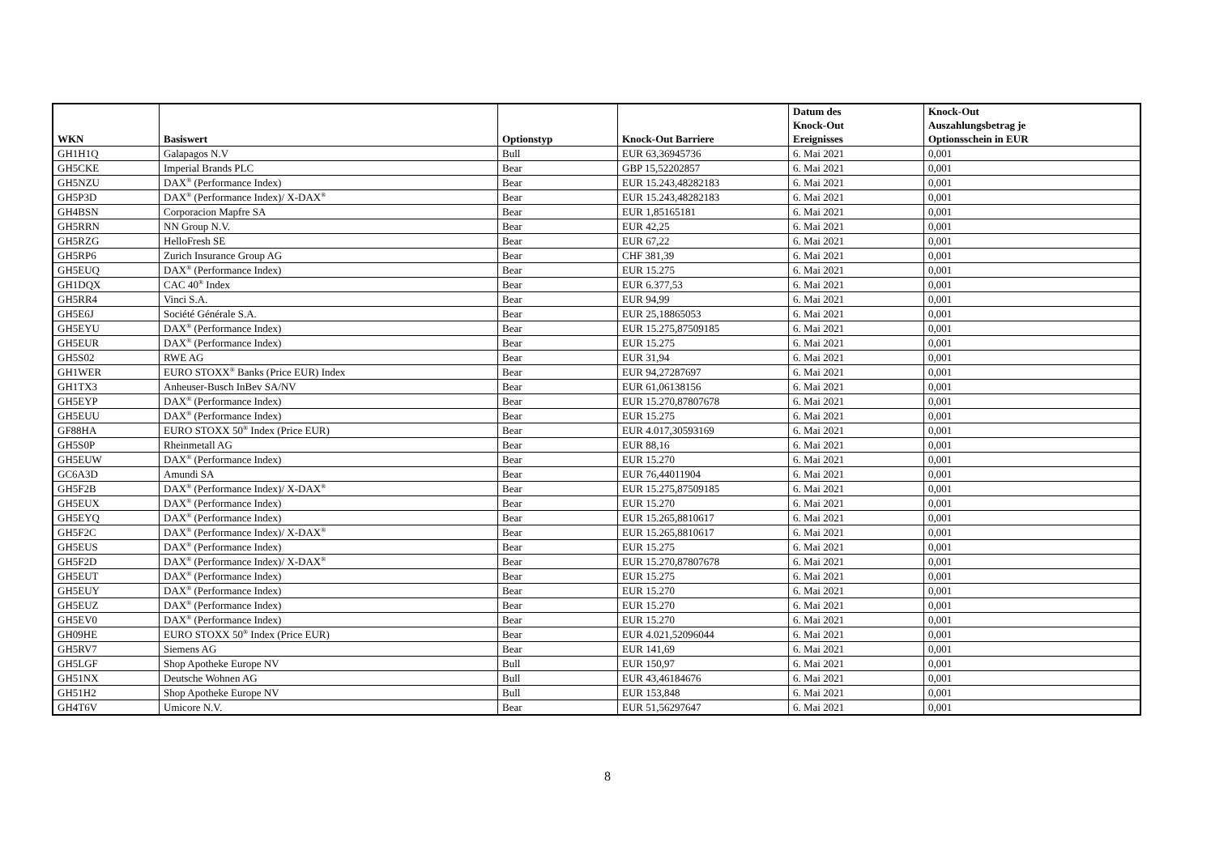| WKN | Basiswert | Optionstyp | Knock-Out Barriere | Datum des Knock-Out Ereignisses | Knock-Out Auszahlungsbetrag je Optionsschein in EUR |
| --- | --- | --- | --- | --- | --- |
| GH1H1Q | Galapagos N.V | Bull | EUR 63,36945736 | 6. Mai 2021 | 0,001 |
| GH5CKE | Imperial Brands PLC | Bear | GBP 15,52202857 | 6. Mai 2021 | 0,001 |
| GH5NZU | DAX<sup>®</sup> (Performance Index) | Bear | EUR 15.243,48282183 | 6. Mai 2021 | 0,001 |
| GH5P3D | DAX<sup>®</sup> (Performance Index)/ X-DAX<sup>®</sup> | Bear | EUR 15.243,48282183 | 6. Mai 2021 | 0,001 |
| GH4BSN | Corporacion Mapfre SA | Bear | EUR 1,85165181 | 6. Mai 2021 | 0,001 |
| GH5RRN | NN Group N.V. | Bear | EUR 42,25 | 6. Mai 2021 | 0,001 |
| GH5RZG | HelloFresh SE | Bear | EUR 67,22 | 6. Mai 2021 | 0,001 |
| GH5RP6 | Zurich Insurance Group AG | Bear | CHF 381,39 | 6. Mai 2021 | 0,001 |
| GH5EUQ | DAX<sup>®</sup> (Performance Index) | Bear | EUR 15.275 | 6. Mai 2021 | 0,001 |
| GH1DQX | CAC 40<sup>®</sup> Index | Bear | EUR 6.377,53 | 6. Mai 2021 | 0,001 |
| GH5RR4 | Vinci S.A. | Bear | EUR 94,99 | 6. Mai 2021 | 0,001 |
| GH5E6J | Société Générale S.A. | Bear | EUR 25,18865053 | 6. Mai 2021 | 0,001 |
| GH5EYU | DAX<sup>®</sup> (Performance Index) | Bear | EUR 15.275,87509185 | 6. Mai 2021 | 0,001 |
| GH5EUR | DAX<sup>®</sup> (Performance Index) | Bear | EUR 15.275 | 6. Mai 2021 | 0,001 |
| GH5S02 | RWE AG | Bear | EUR 31,94 | 6. Mai 2021 | 0,001 |
| GH1WER | EURO STOXX<sup>®</sup> Banks (Price EUR) Index | Bear | EUR 94,27287697 | 6. Mai 2021 | 0,001 |
| GH1TX3 | Anheuser-Busch InBev SA/NV | Bear | EUR 61,06138156 | 6. Mai 2021 | 0,001 |
| GH5EYP | DAX<sup>®</sup> (Performance Index) | Bear | EUR 15.270,87807678 | 6. Mai 2021 | 0,001 |
| GH5EUU | DAX<sup>®</sup> (Performance Index) | Bear | EUR 15.275 | 6. Mai 2021 | 0,001 |
| GF88HA | EURO STOXX 50<sup>®</sup> Index (Price EUR) | Bear | EUR 4.017,30593169 | 6. Mai 2021 | 0,001 |
| GH5S0P | Rheinmetall AG | Bear | EUR 88,16 | 6. Mai 2021 | 0,001 |
| GH5EUW | DAX<sup>®</sup> (Performance Index) | Bear | EUR 15.270 | 6. Mai 2021 | 0,001 |
| GC6A3D | Amundi SA | Bear | EUR 76,44011904 | 6. Mai 2021 | 0,001 |
| GH5F2B | DAX<sup>®</sup> (Performance Index)/ X-DAX<sup>®</sup> | Bear | EUR 15.275,87509185 | 6. Mai 2021 | 0,001 |
| GH5EUX | DAX<sup>®</sup> (Performance Index) | Bear | EUR 15.270 | 6. Mai 2021 | 0,001 |
| GH5EYQ | DAX<sup>®</sup> (Performance Index) | Bear | EUR 15.265,8810617 | 6. Mai 2021 | 0,001 |
| GH5F2C | DAX<sup>®</sup> (Performance Index)/ X-DAX<sup>®</sup> | Bear | EUR 15.265,8810617 | 6. Mai 2021 | 0,001 |
| GH5EUS | DAX<sup>®</sup> (Performance Index) | Bear | EUR 15.275 | 6. Mai 2021 | 0,001 |
| GH5F2D | DAX<sup>®</sup> (Performance Index)/ X-DAX<sup>®</sup> | Bear | EUR 15.270,87807678 | 6. Mai 2021 | 0,001 |
| GH5EUT | DAX<sup>®</sup> (Performance Index) | Bear | EUR 15.275 | 6. Mai 2021 | 0,001 |
| GH5EUY | DAX<sup>®</sup> (Performance Index) | Bear | EUR 15.270 | 6. Mai 2021 | 0,001 |
| GH5EUZ | DAX<sup>®</sup> (Performance Index) | Bear | EUR 15.270 | 6. Mai 2021 | 0,001 |
| GH5EV0 | DAX<sup>®</sup> (Performance Index) | Bear | EUR 15.270 | 6. Mai 2021 | 0,001 |
| GH09HE | EURO STOXX 50<sup>®</sup> Index (Price EUR) | Bear | EUR 4.021,52096044 | 6. Mai 2021 | 0,001 |
| GH5RV7 | Siemens AG | Bear | EUR 141,69 | 6. Mai 2021 | 0,001 |
| GH5LGF | Shop Apotheke Europe NV | Bull | EUR 150,97 | 6. Mai 2021 | 0,001 |
| GH51NX | Deutsche Wohnen AG | Bull | EUR 43,46184676 | 6. Mai 2021 | 0,001 |
| GH51H2 | Shop Apotheke Europe NV | Bull | EUR 153,848 | 6. Mai 2021 | 0,001 |
| GH4T6V | Umicore N.V. | Bear | EUR 51,56297647 | 6. Mai 2021 | 0,001 |
8